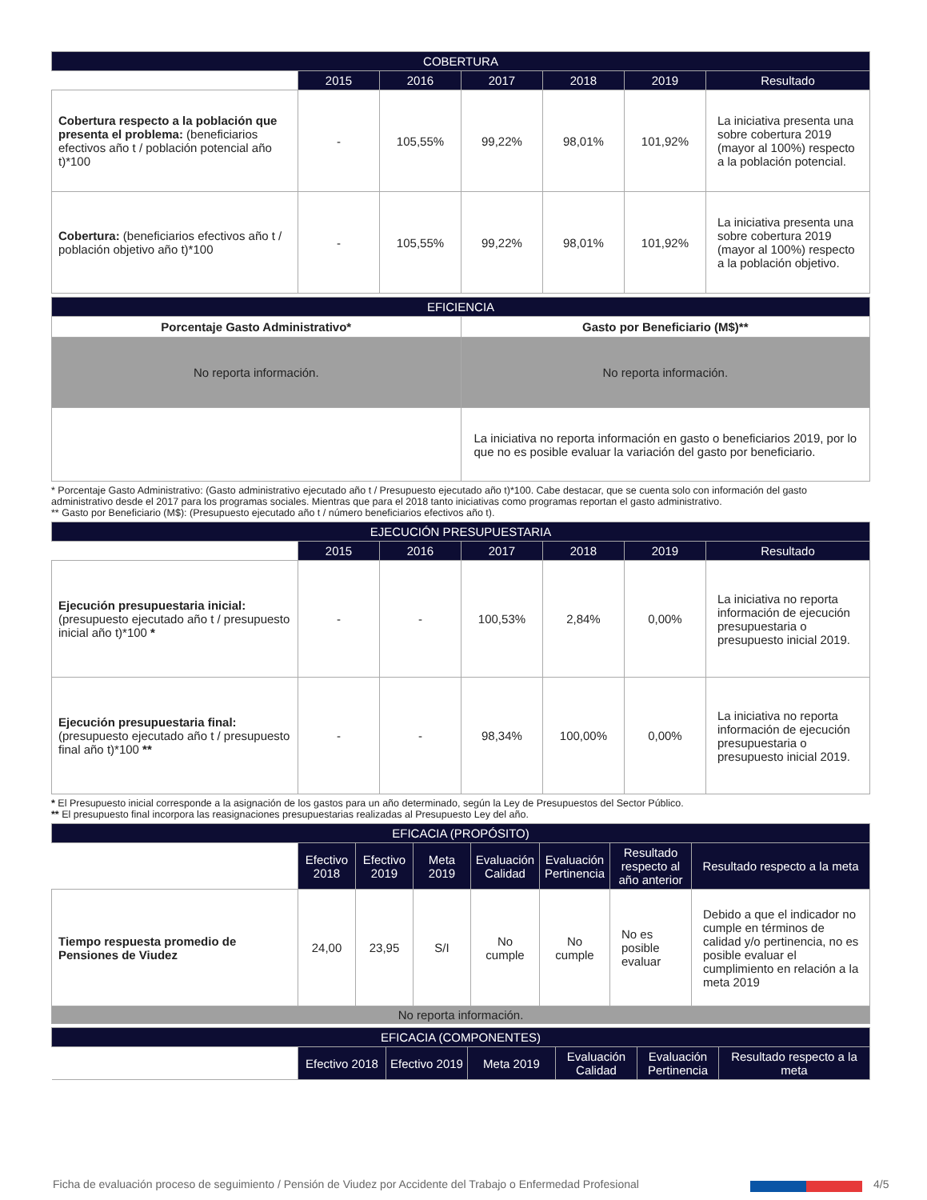| COBERTURA | | | | | | |
| --- | --- | --- | --- | --- | --- | --- |
| | 2015 | 2016 | 2017 | 2018 | 2019 | Resultado |
| Cobertura respecto a la población que presenta el problema: (beneficiarios efectivos año t / población potencial año t)*100 | - | 105,55% | 99,22% | 98,01% | 101,92% | La iniciativa presenta una sobre cobertura 2019 (mayor al 100%) respecto a la población potencial. |
| Cobertura: (beneficiarios efectivos año t / población objetivo año t)*100 | - | 105,55% | 99,22% | 98,01% | 101,92% | La iniciativa presenta una sobre cobertura 2019 (mayor al 100%) respecto a la población objetivo. |
| EFICIENCIA | |
| --- | --- |
| Porcentaje Gasto Administrativo* | Gasto por Beneficiario (M$)** |
| No reporta información. | No reporta información. |
| | La iniciativa no reporta información en gasto o beneficiarios 2019, por lo que no es posible evaluar la variación del gasto por beneficiario. |
* Porcentaje Gasto Administrativo: (Gasto administrativo ejecutado año t / Presupuesto ejecutado año t)*100. Cabe destacar, que se cuenta solo con información del gasto administrativo desde el 2017 para los programas sociales. Mientras que para el 2018 tanto iniciativas como programas reportan el gasto administrativo.
** Gasto por Beneficiario (M$): (Presupuesto ejecutado año t / número beneficiarios efectivos año t).
| EJECUCIÓN PRESUPUESTARIA | | | | | | |
| --- | --- | --- | --- | --- | --- | --- |
| | 2015 | 2016 | 2017 | 2018 | 2019 | Resultado |
| Ejecución presupuestaria inicial: (presupuesto ejecutado año t / presupuesto inicial año t)*100 * | - | - | 100,53% | 2,84% | 0,00% | La iniciativa no reporta información de ejecución presupuestaria o presupuesto inicial 2019. |
| Ejecución presupuestaria final: (presupuesto ejecutado año t / presupuesto final año t)*100 ** | - | - | 98,34% | 100,00% | 0,00% | La iniciativa no reporta información de ejecución presupuestaria o presupuesto inicial 2019. |
* El Presupuesto inicial corresponde a la asignación de los gastos para un año determinado, según la Ley de Presupuestos del Sector Público.
** El presupuesto final incorpora las reasignaciones presupuestarias realizadas al Presupuesto Ley del año.
| EFICACIA (PROPÓSITO) | | | | | | | |
| --- | --- | --- | --- | --- | --- | --- | --- |
| | Efectivo 2018 | Efectivo 2019 | Meta 2019 | Evaluación Calidad | Evaluación Pertinencia | Resultado respecto al año anterior | Resultado respecto a la meta |
| Tiempo respuesta promedio de Pensiones de Viudez | 24,00 | 23,95 | S/I | No cumple | No cumple | No es posible evaluar | Debido a que el indicador no cumple en términos de calidad y/o pertinencia, no es posible evaluar el cumplimiento en relación a la meta 2019 |
| No reporta información. | | | | | | | |
| EFICACIA (COMPONENTES) | | | | | | |
| --- | --- | --- | --- | --- | --- | --- |
| | Efectivo 2018 | Efectivo 2019 | Meta 2019 | Evaluación Calidad | Evaluación Pertinencia | Resultado respecto a la meta |
Ficha de evaluación proceso de seguimiento / Pensión de Viudez por Accidente del Trabajo o Enfermedad Profesional 4/5